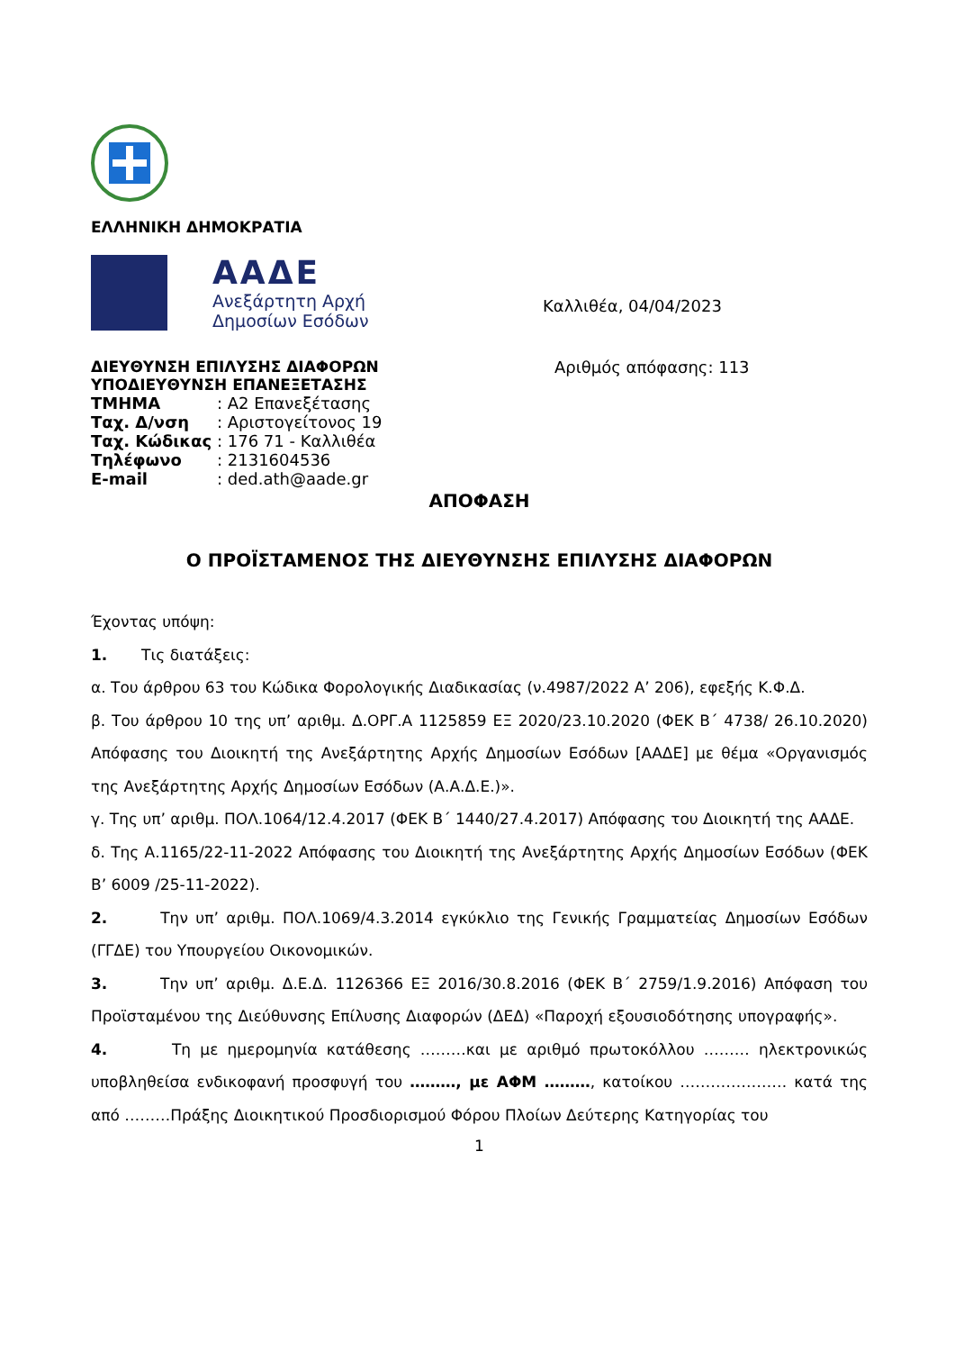ΕΛΛΗΝΙΚΗ ΔΗΜΟΚΡΑΤΙΑ
ΑΑΔΕ
Ανεξάρτητη Αρχή
Δημοσίων Εσόδων
Καλλιθέα, 04/04/2023
ΔΙΕΥΘΥΝΣΗ ΕΠΙΛΥΣΗΣ ΔΙΑΦΟΡΩΝ
ΥΠΟΔΙΕΥΘΥΝΣΗ ΕΠΑΝΕΞΕΤΑΣΗΣ
| ΤΜΗΜΑ | : Α2 Επανεξέτασης |
| Ταχ. Δ/νση | : Αριστογείτονος 19 |
| Ταχ. Κώδικας | : 176 71 - Καλλιθέα |
| Τηλέφωνο | : 2131604536 |
| E-mail | : ded.ath@aade.gr |
Αριθμός απόφασης: 113
ΑΠΟΦΑΣΗ
Ο ΠΡΟΪΣΤΑΜΕΝΟΣ ΤΗΣ ΔΙΕΥΘΥΝΣΗΣ ΕΠΙΛΥΣΗΣ ΔΙΑΦΟΡΩΝ
Έχοντας υπόψη:
1. Τις διατάξεις:
α. Του άρθρου 63 του Κώδικα Φορολογικής Διαδικασίας (ν.4987/2022 Α’ 206), εφεξής Κ.Φ.Δ.
β. Του άρθρου 10 της υπ’ αριθμ. Δ.ΟΡΓ.Α 1125859 ΕΞ 2020/23.10.2020 (ΦΕΚ Β΄ 4738/ 26.10.2020) Απόφασης του Διοικητή της Ανεξάρτητης Αρχής Δημοσίων Εσόδων [ΑΑΔΕ] με θέμα «Οργανισμός της Ανεξάρτητης Αρχής Δημοσίων Εσόδων (Α.Α.Δ.Ε.)».
γ. Της υπ’ αριθμ. ΠΟΛ.1064/12.4.2017 (ΦΕΚ Β΄ 1440/27.4.2017) Απόφασης του Διοικητή της ΑΑΔΕ.
δ. Της Α.1165/22-11-2022 Απόφασης του Διοικητή της Ανεξάρτητης Αρχής Δημοσίων Εσόδων (ΦΕΚ Β’ 6009 /25-11-2022).
2. Την υπ’ αριθμ. ΠΟΛ.1069/4.3.2014 εγκύκλιο της Γενικής Γραμματείας Δημοσίων Εσόδων (ΓΓΔΕ) του Υπουργείου Οικονομικών.
3. Την υπ’ αριθμ. Δ.Ε.Δ. 1126366 ΕΞ 2016/30.8.2016 (ΦΕΚ Β΄ 2759/1.9.2016) Απόφαση του Προϊσταμένου της Διεύθυνσης Επίλυσης Διαφορών (ΔΕΔ) «Παροχή εξουσιοδότησης υπογραφής».
4. Τη με ημερομηνία κατάθεσης ………και με αριθμό πρωτοκόλλου ……… ηλεκτρονικώς υποβληθείσα ενδικοφανή προσφυγή του ………, με ΑΦΜ ………, κατοίκου ………………… κατά της από ………Πράξης Διοικητικού Προσδιορισμού Φόρου Πλοίων Δεύτερης Κατηγορίας του
1